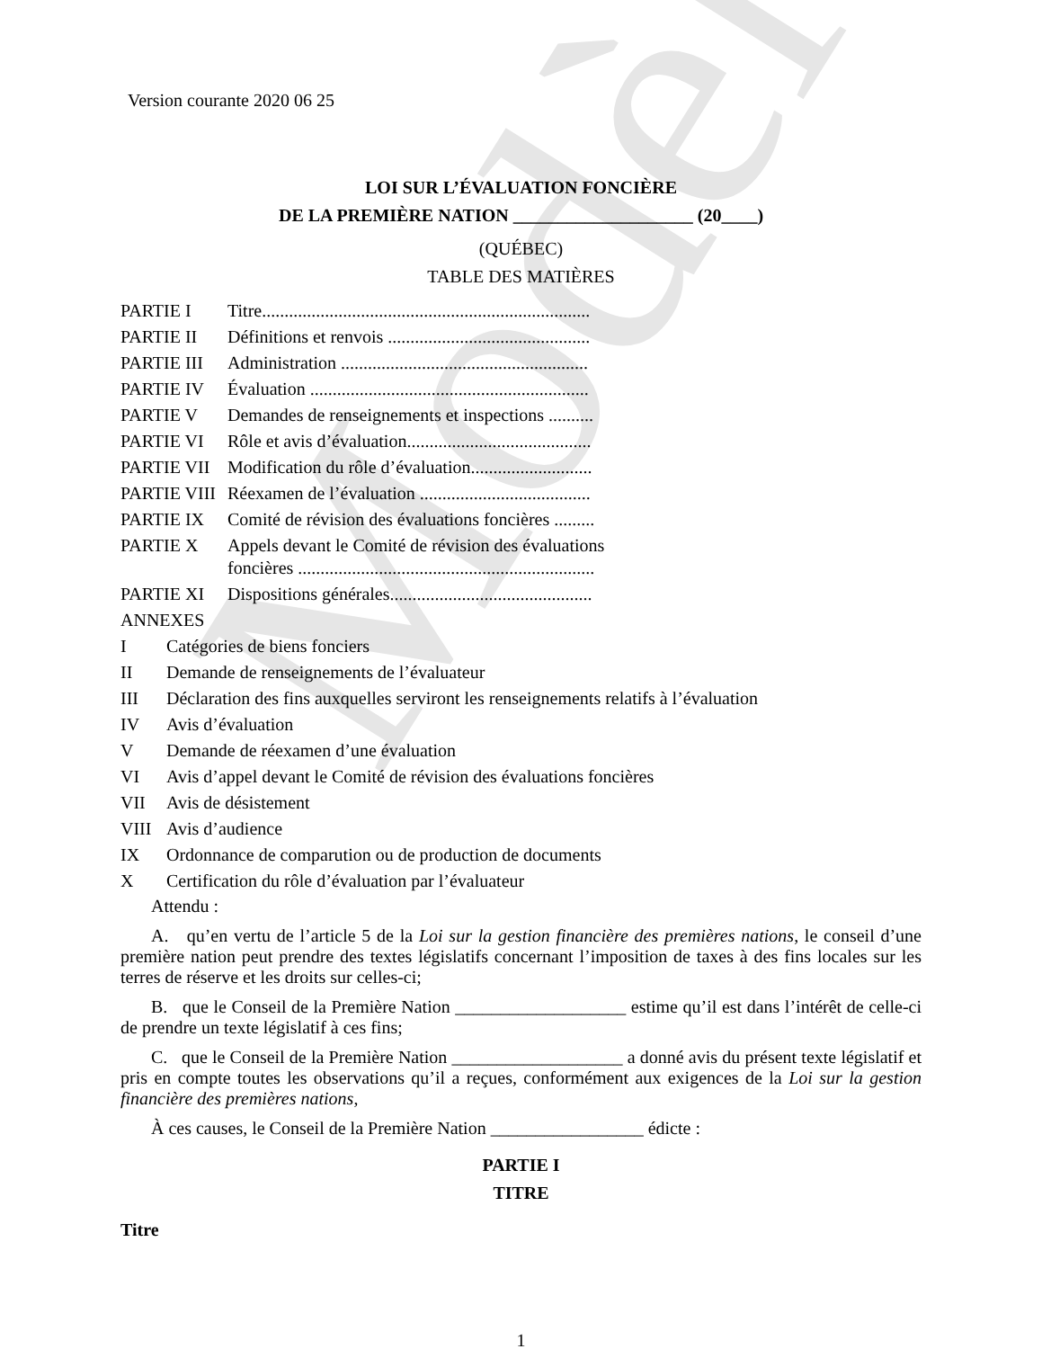Modèle
Version courante 2020 06 25
LOI SUR L’ÉVALUATION FONCIÈRE
DE LA PREMIÈRE NATION ____________________ (20____)
(QUÉBEC)
TABLE DES MATIÈRES
| PARTIE I | Titre......................................................................... |
| PARTIE II | Définitions et renvois ............................................. |
| PARTIE III | Administration ....................................................... |
| PARTIE IV | Évaluation .............................................................. |
| PARTIE V | Demandes de renseignements et inspections .......... |
| PARTIE VI | Rôle et avis d’évaluation......................................... |
| PARTIE VII | Modification du rôle d’évaluation........................... |
| PARTIE VIII | Réexamen de l’évaluation ...................................... |
| PARTIE IX | Comité de révision des évaluations foncières ......... |
| PARTIE X | Appels devant le Comité de révision des évaluations foncières .................................................................. |
| PARTIE XI | Dispositions générales............................................. |
| ANNEXES | |
| I | Catégories de biens fonciers |
| II | Demande de renseignements de l’évaluateur |
| III | Déclaration des fins auxquelles serviront les renseignements relatifs à l’évaluation |
| IV | Avis d’évaluation |
| V | Demande de réexamen d’une évaluation |
| VI | Avis d’appel devant le Comité de révision des évaluations foncières |
| VII | Avis de désistement |
| VIII | Avis d’audience |
| IX | Ordonnance de comparution ou de production de documents |
| X | Certification du rôle d’évaluation par l’évaluateur |
Attendu :
A. qu’en vertu de l’article 5 de la Loi sur la gestion financière des premières nations, le conseil d’une première nation peut prendre des textes législatifs concernant l’imposition de taxes à des fins locales sur les terres de réserve et les droits sur celles-ci;
B. que le Conseil de la Première Nation ___________________ estime qu’il est dans l’intérêt de celle-ci de prendre un texte législatif à ces fins;
C. que le Conseil de la Première Nation ___________________ a donné avis du présent texte législatif et pris en compte toutes les observations qu’il a reçues, conformément aux exigences de la Loi sur la gestion financière des premières nations,
À ces causes, le Conseil de la Première Nation _________________ édicte :
PARTIE I
TITRE
Titre
1